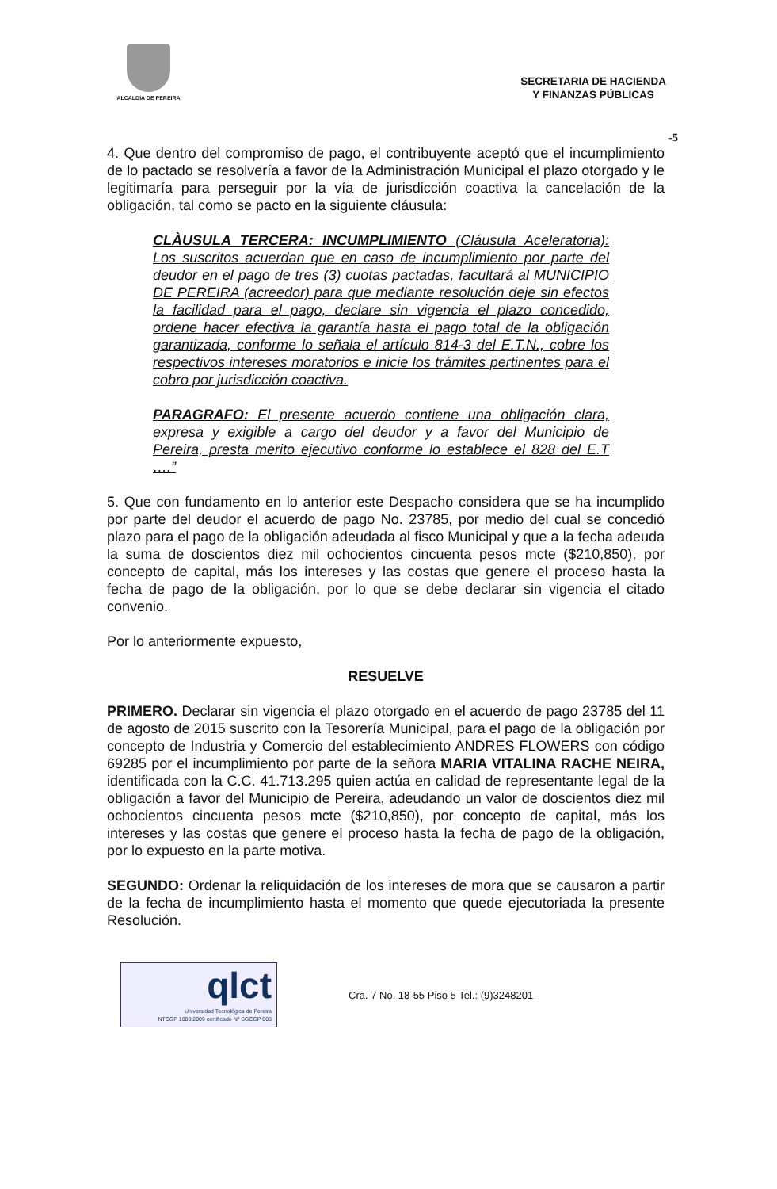ALCALDIA DE PEREIRA
SECRETARIA DE HACIENDA
Y FINANZAS PÚBLICAS
-5
4. Que dentro del compromiso de pago, el contribuyente aceptó que el incumplimiento de lo pactado se resolvería a favor de la Administración Municipal el plazo otorgado y le legitimaría para perseguir por la vía de jurisdicción coactiva la cancelación de la obligación, tal como se pacto en la siguiente cláusula:
CLÀUSULA TERCERA: INCUMPLIMIENTO (Cláusula Aceleratoria): Los suscritos acuerdan que en caso de incumplimiento por parte del deudor en el pago de tres (3) cuotas pactadas, facultará al MUNICIPIO DE PEREIRA (acreedor) para que mediante resolución deje sin efectos la facilidad para el pago, declare sin vigencia el plazo concedido, ordene hacer efectiva la garantía hasta el pago total de la obligación garantizada, conforme lo señala el artículo 814-3 del E.T.N., cobre los respectivos intereses moratorios e inicie los trámites pertinentes para el cobro por jurisdicción coactiva.
PARAGRAFO: El presente acuerdo contiene una obligación clara, expresa y exigible a cargo del deudor y a favor del Municipio de Pereira, presta merito ejecutivo conforme lo establece el 828 del E.T ….”
5. Que con fundamento en lo anterior este Despacho considera que se ha incumplido por parte del deudor el acuerdo de pago No. 23785, por medio del cual se concedió plazo para el pago de la obligación adeudada al fisco Municipal y que a la fecha adeuda la suma de doscientos diez mil ochocientos cincuenta pesos mcte ($210,850), por concepto de capital, más los intereses y las costas que genere el proceso hasta la fecha de pago de la obligación, por lo que se debe declarar sin vigencia el citado convenio.
Por lo anteriormente expuesto,
RESUELVE
PRIMERO. Declarar sin vigencia el plazo otorgado en el acuerdo de pago 23785 del 11 de agosto de 2015 suscrito con la Tesorería Municipal, para el pago de la obligación por concepto de Industria y Comercio del establecimiento ANDRES FLOWERS con código 69285 por el incumplimiento por parte de la señora MARIA VITALINA RACHE NEIRA, identificada con la C.C. 41.713.295 quien actúa en calidad de representante legal de la obligación a favor del Municipio de Pereira, adeudando un valor de doscientos diez mil ochocientos cincuenta pesos mcte ($210,850), por concepto de capital, más los intereses y las costas que genere el proceso hasta la fecha de pago de la obligación, por lo expuesto en la parte motiva.
SEGUNDO: Ordenar la reliquidación de los intereses de mora que se causaron a partir de la fecha de incumplimiento hasta el momento que quede ejecutoriada la presente Resolución.
qlct
Universidad Tecnológica de Pereira
NTCGP 1000:2009 certificado Nº SGCGP 008
Cra. 7 No. 18-55 Piso 5 Tel.: (9)3248201